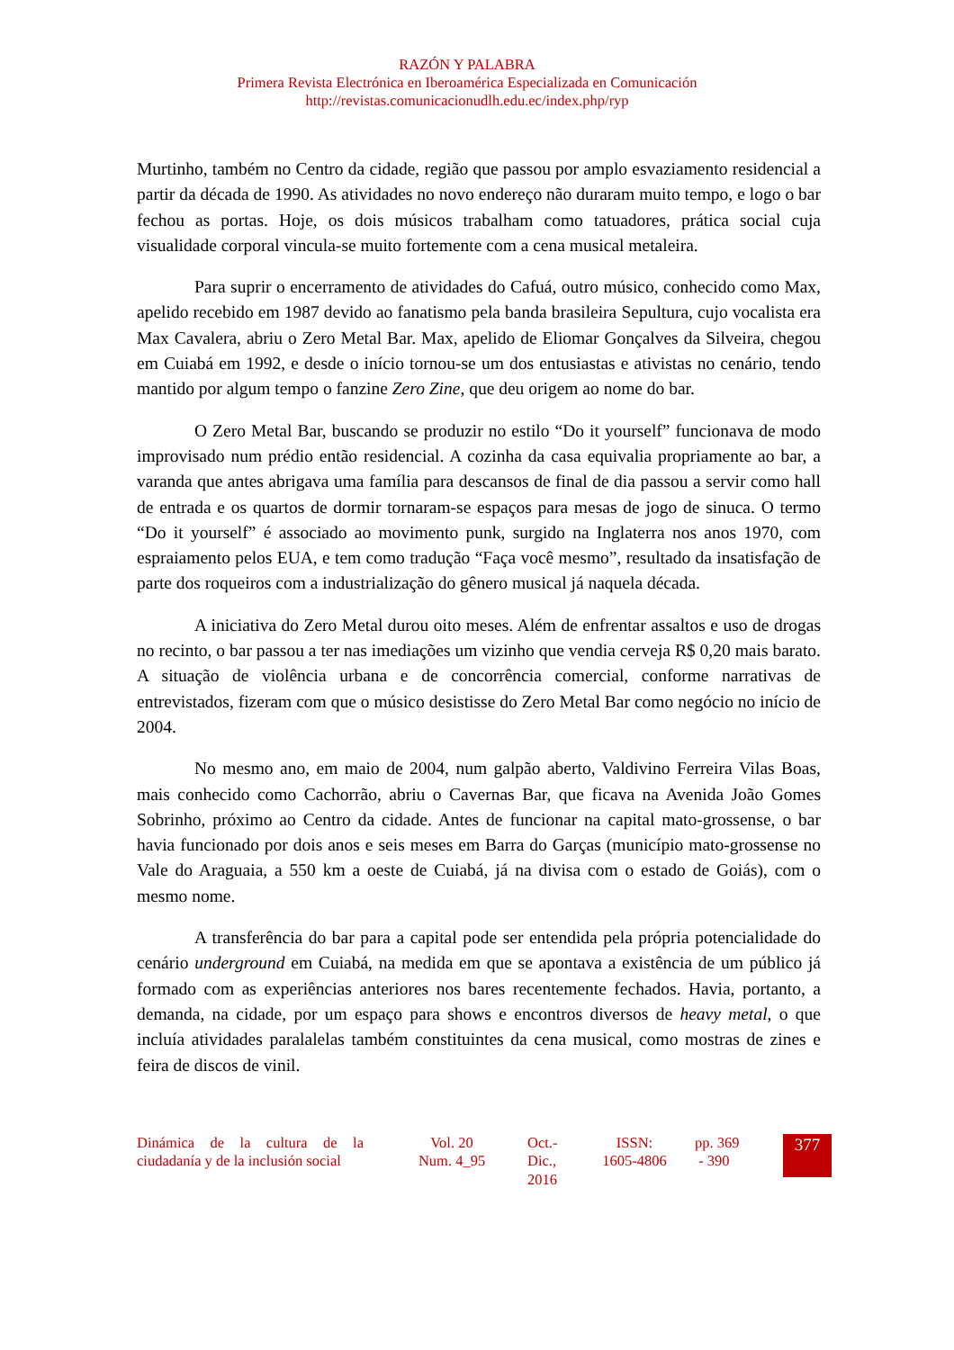RAZÓN Y PALABRA
Primera Revista Electrónica en Iberoamérica Especializada en Comunicación
http://revistas.comunicacionudlh.edu.ec/index.php/ryp
Murtinho, também no Centro da cidade, região que passou por amplo esvaziamento residencial a partir da década de 1990. As atividades no novo endereço não duraram muito tempo, e logo o bar fechou as portas. Hoje, os dois músicos trabalham como tatuadores, prática social cuja visualidade corporal vincula-se muito fortemente com a cena musical metaleira.
Para suprir o encerramento de atividades do Cafuá, outro músico, conhecido como Max, apelido recebido em 1987 devido ao fanatismo pela banda brasileira Sepultura, cujo vocalista era Max Cavalera, abriu o Zero Metal Bar. Max, apelido de Eliomar Gonçalves da Silveira, chegou em Cuiabá em 1992, e desde o início tornou-se um dos entusiastas e ativistas no cenário, tendo mantido por algum tempo o fanzine Zero Zine, que deu origem ao nome do bar.
O Zero Metal Bar, buscando se produzir no estilo “Do it yourself” funcionava de modo improvisado num prédio então residencial. A cozinha da casa equivalia propriamente ao bar, a varanda que antes abrigava uma família para descansos de final de dia passou a servir como hall de entrada e os quartos de dormir tornaram-se espaços para mesas de jogo de sinuca. O termo “Do it yourself” é associado ao movimento punk, surgido na Inglaterra nos anos 1970, com espraiamento pelos EUA, e tem como tradução “Faça você mesmo”, resultado da insatisfação de parte dos roqueiros com a industrialização do gênero musical já naquela década.
A iniciativa do Zero Metal durou oito meses. Além de enfrentar assaltos e uso de drogas no recinto, o bar passou a ter nas imediações um vizinho que vendia cerveja R$ 0,20 mais barato. A situação de violência urbana e de concorrência comercial, conforme narrativas de entrevistados, fizeram com que o músico desistisse do Zero Metal Bar como negócio no início de 2004.
No mesmo ano, em maio de 2004, num galpão aberto, Valdivino Ferreira Vilas Boas, mais conhecido como Cachorrão, abriu o Cavernas Bar, que ficava na Avenida João Gomes Sobrinho, próximo ao Centro da cidade. Antes de funcionar na capital mato-grossense, o bar havia funcionado por dois anos e seis meses em Barra do Garças (município mato-grossense no Vale do Araguaia, a 550 km a oeste de Cuiabá, já na divisa com o estado de Goiás), com o mesmo nome.
A transferência do bar para a capital pode ser entendida pela própria potencialidade do cenário underground em Cuiabá, na medida em que se apontava a existência de um público já formado com as experiências anteriores nos bares recentemente fechados. Havia, portanto, a demanda, na cidade, por um espaço para shows e encontros diversos de heavy metal, o que incluía atividades paralalelas também constituintes da cena musical, como mostras de zines e feira de discos de vinil.
Dinámica de la cultura de la ciudadanía y de la inclusión social
Vol. 20
Num. 4_95
Oct.-
Dic.,
2016
ISSN:
1605-4806
pp. 369
- 390
377